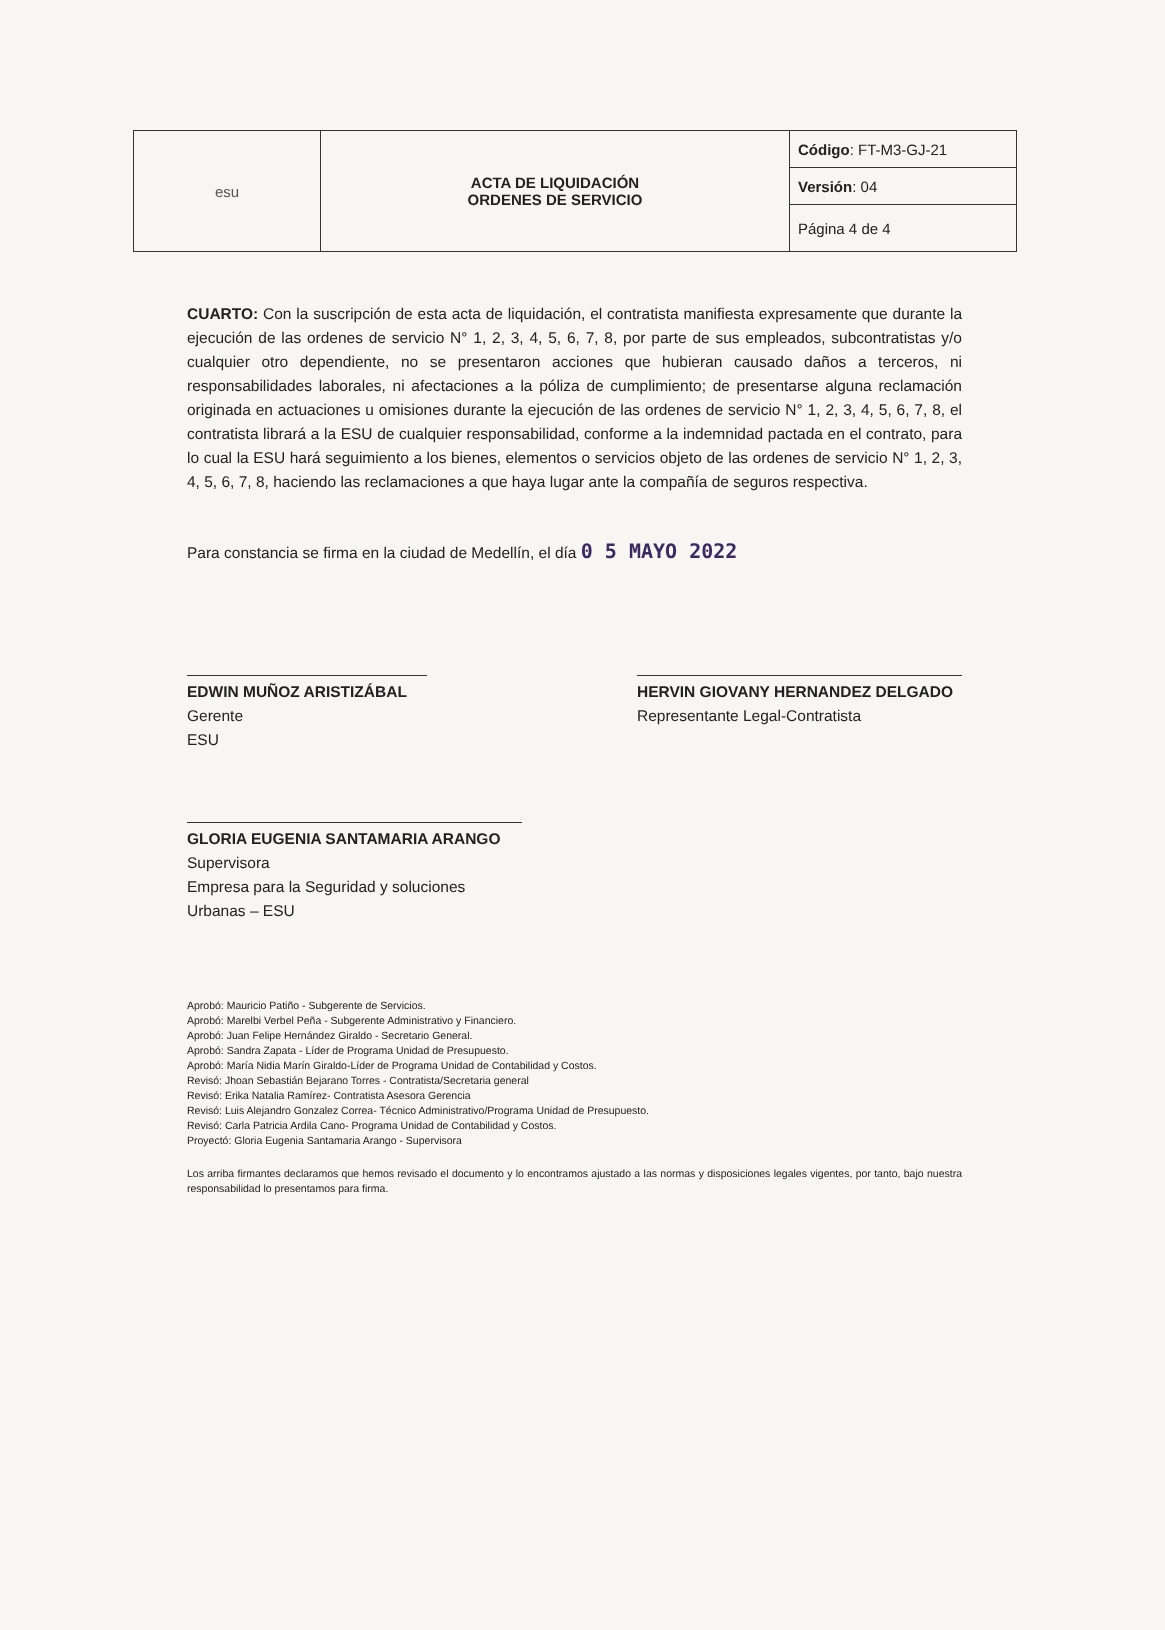| esu | ACTA DE LIQUIDACIÓN ORDENES DE SERVICIO | Código : FT-M3-GJ-21 |
| | | Versión : 04 |
| | | Página 4 de 4 |
CUARTO: Con la suscripción de esta acta de liquidación, el contratista manifiesta expresamente que durante la ejecución de las ordenes de servicio N° 1, 2, 3, 4, 5, 6, 7, 8, por parte de sus empleados, subcontratistas y/o cualquier otro dependiente, no se presentaron acciones que hubieran causado daños a terceros, ni responsabilidades laborales, ni afectaciones a la póliza de cumplimiento; de presentarse alguna reclamación originada en actuaciones u omisiones durante la ejecución de las ordenes de servicio N° 1, 2, 3, 4, 5, 6, 7, 8, el contratista librará a la ESU de cualquier responsabilidad, conforme a la indemnidad pactada en el contrato, para lo cual la ESU hará seguimiento a los bienes, elementos o servicios objeto de las ordenes de servicio N° 1, 2, 3, 4, 5, 6, 7, 8, haciendo las reclamaciones a que haya lugar ante la compañía de seguros respectiva.
Para constancia se firma en la ciudad de Medellín, el día 0 5 MAYO 2022
EDWIN MUÑOZ ARISTIZÁBAL
Gerente
ESU
HERVIN GIOVANY HERNANDEZ DELGADO
Representante Legal-Contratista
GLORIA EUGENIA SANTAMARIA ARANGO
Supervisora
Empresa para la Seguridad y soluciones Urbanas – ESU
Aprobó: Mauricio Patiño - Subgerente de Servicios.
Aprobó: Marelbi Verbel Peña - Subgerente Administrativo y Financiero.
Aprobó: Juan Felipe Hernández Giraldo - Secretario General.
Aprobó: Sandra Zapata - Líder de Programa Unidad de Presupuesto.
Aprobó: María Nidia Marín Giraldo-Líder de Programa Unidad de Contabilidad y Costos.
Revisó: Jhoan Sebastián Bejarano Torres - Contratista/Secretaria general
Revisó: Erika Natalia Ramírez- Contratista Asesora Gerencia
Revisó: Luis Alejandro Gonzalez Correa- Técnico Administrativo/Programa Unidad de Presupuesto.
Revisó: Carla Patricia Ardila Cano- Programa Unidad de Contabilidad y Costos.
Proyectó: Gloria Eugenia Santamaria Arango - Supervisora
Los arriba firmantes declaramos que hemos revisado el documento y lo encontramos ajustado a las normas y disposiciones legales vigentes, por tanto, bajo nuestra responsabilidad lo presentamos para firma.